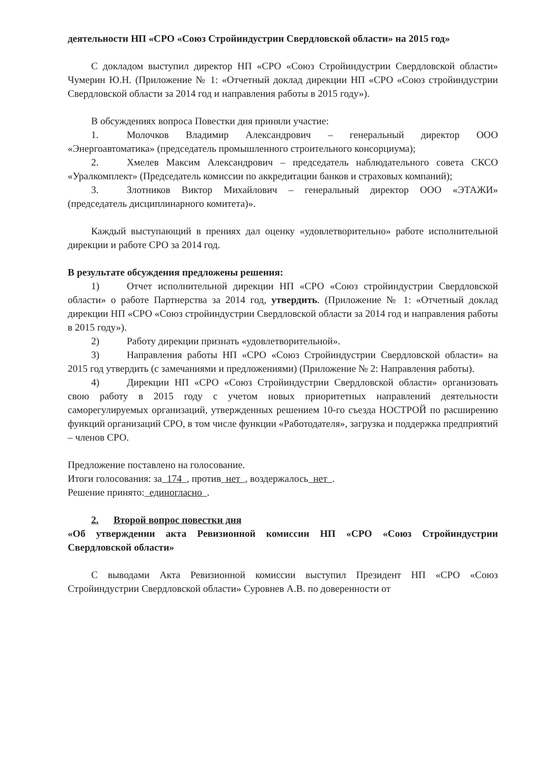деятельности НП «СРО «Союз Стройиндустрии Свердловской области» на 2015 год»
С докладом выступил директор НП «СРО «Союз Стройиндустрии Свердловской области» Чумерин Ю.Н. (Приложение № 1: «Отчетный доклад дирекции НП «СРО «Союз стройиндустрии Свердловской области за 2014 год и направления работы в 2015 году»).
В обсуждениях вопроса Повестки дня приняли участие:
1. Молочков Владимир Александрович – генеральный директор ООО «Энергоавтоматика» (председатель промышленного строительного консорциума);
2. Хмелев Максим Александрович – председатель наблюдательного совета СКСО «Уралкомплект» (Председатель комиссии по аккредитации банков и страховых компаний);
3. Злотников Виктор Михайлович – генеральный директор ООО «ЭТАЖИ» (председатель дисциплинарного комитета)».
Каждый выступающий в прениях дал оценку «удовлетворительно» работе исполнительной дирекции и работе СРО за 2014 год.
В результате обсуждения предложены решения:
1) Отчет исполнительной дирекции НП «СРО «Союз стройиндустрии Свердловской области» о работе Партнерства за 2014 год, утвердить. (Приложение № 1: «Отчетный доклад дирекции НП «СРО «Союз стройиндустрии Свердловской области за 2014 год и направления работы в 2015 году»).
2) Работу дирекции признать «удовлетворительной».
3) Направления работы НП «СРО «Союз Стройиндустрии Свердловской области» на 2015 год утвердить (с замечаниями и предложениями) (Приложение № 2: Направления работы).
4) Дирекции НП «СРО «Союз Стройиндустрии Свердловской области» организовать свою работу в 2015 году с учетом новых приоритетных направлений деятельности саморегулируемых организаций, утвержденных решением 10-го съезда НОСТРОЙ по расширению функций организаций СРО, в том числе функции «Работодателя», загрузка и поддержка предприятий – членов СРО.
Предложение поставлено на голосование.
Итоги голосования: за 174 , против нет , воздержалось нет .
Решение принято: единогласно .
2. Второй вопрос повестки дня
«Об утверждении акта Ревизионной комиссии НП «СРО «Союз Стройиндустрии Свердловской области»
С выводами Акта Ревизионной комиссии выступил Президент НП «СРО «Союз Стройиндустрии Свердловской области» Суровнев А.В. по доверенности от